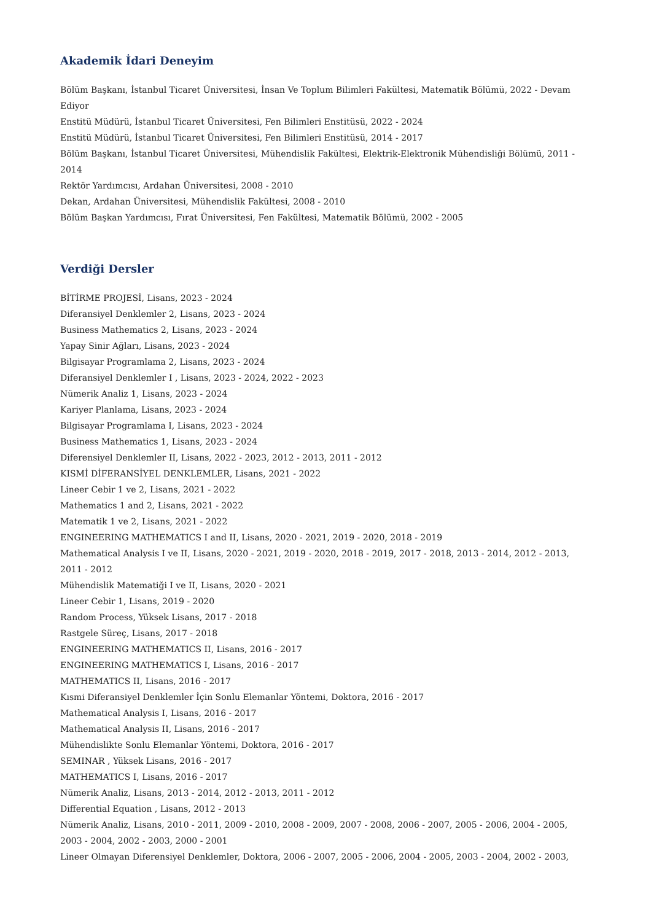Akademik İdari Deneyim
Bölüm Başkanı, İstanbul Ticaret Üniversitesi, İnsan Ve Toplum Bilimleri Fakültesi, Matematik Bölümü, 2022 - Devam Ediyor
Enstitü Müdürü, İstanbul Ticaret Üniversitesi, Fen Bilimleri Enstitüsü, 2022 - 2024
Enstitü Müdürü, İstanbul Ticaret Üniversitesi, Fen Bilimleri Enstitüsü, 2014 - 2017
Bölüm Başkanı, İstanbul Ticaret Üniversitesi, Mühendislik Fakültesi, Elektrik-Elektronik Mühendisliği Bölümü, 2011 - 2014
Rektör Yardımcısı, Ardahan Üniversitesi, 2008 - 2010
Dekan, Ardahan Üniversitesi, Mühendislik Fakültesi, 2008 - 2010
Bölüm Başkan Yardımcısı, Fırat Üniversitesi, Fen Fakültesi, Matematik Bölümü, 2002 - 2005
Verdiği Dersler
BİTİRME PROJESİ, Lisans, 2023 - 2024
Diferansiyel Denklemler 2, Lisans, 2023 - 2024
Business Mathematics 2, Lisans, 2023 - 2024
Yapay Sinir Ağları, Lisans, 2023 - 2024
Bilgisayar Programlama 2, Lisans, 2023 - 2024
Diferansiyel Denklemler I , Lisans, 2023 - 2024, 2022 - 2023
Nümerik Analiz 1, Lisans, 2023 - 2024
Kariyer Planlama, Lisans, 2023 - 2024
Bilgisayar Programlama I, Lisans, 2023 - 2024
Business Mathematics 1, Lisans, 2023 - 2024
Diferensiyel Denklemler II, Lisans, 2022 - 2023, 2012 - 2013, 2011 - 2012
KISMİ DİFERANSİYEL DENKLEMLER, Lisans, 2021 - 2022
Lineer Cebir 1 ve 2, Lisans, 2021 - 2022
Mathematics 1 and 2, Lisans, 2021 - 2022
Matematik 1 ve 2, Lisans, 2021 - 2022
ENGINEERING MATHEMATICS I and II, Lisans, 2020 - 2021, 2019 - 2020, 2018 - 2019
Mathematical Analysis I ve II, Lisans, 2020 - 2021, 2019 - 2020, 2018 - 2019, 2017 - 2018, 2013 - 2014, 2012 - 2013, 2011 - 2012
Mühendislik Matematiği I ve II, Lisans, 2020 - 2021
Lineer Cebir 1, Lisans, 2019 - 2020
Random Process, Yüksek Lisans, 2017 - 2018
Rastgele Süreç, Lisans, 2017 - 2018
ENGINEERING MATHEMATICS II, Lisans, 2016 - 2017
ENGINEERING MATHEMATICS I, Lisans, 2016 - 2017
MATHEMATICS II, Lisans, 2016 - 2017
Kısmi Diferansiyel Denklemler İçin Sonlu Elemanlar Yöntemi, Doktora, 2016 - 2017
Mathematical Analysis I, Lisans, 2016 - 2017
Mathematical Analysis II, Lisans, 2016 - 2017
Mühendislikte Sonlu Elemanlar Yöntemi, Doktora, 2016 - 2017
SEMINAR , Yüksek Lisans, 2016 - 2017
MATHEMATICS I, Lisans, 2016 - 2017
Nümerik Analiz, Lisans, 2013 - 2014, 2012 - 2013, 2011 - 2012
Differential Equation , Lisans, 2012 - 2013
Nümerik Analiz, Lisans, 2010 - 2011, 2009 - 2010, 2008 - 2009, 2007 - 2008, 2006 - 2007, 2005 - 2006, 2004 - 2005, 2003 - 2004, 2002 - 2003, 2000 - 2001
Lineer Olmayan Diferensiyel Denklemler, Doktora, 2006 - 2007, 2005 - 2006, 2004 - 2005, 2003 - 2004, 2002 - 2003,